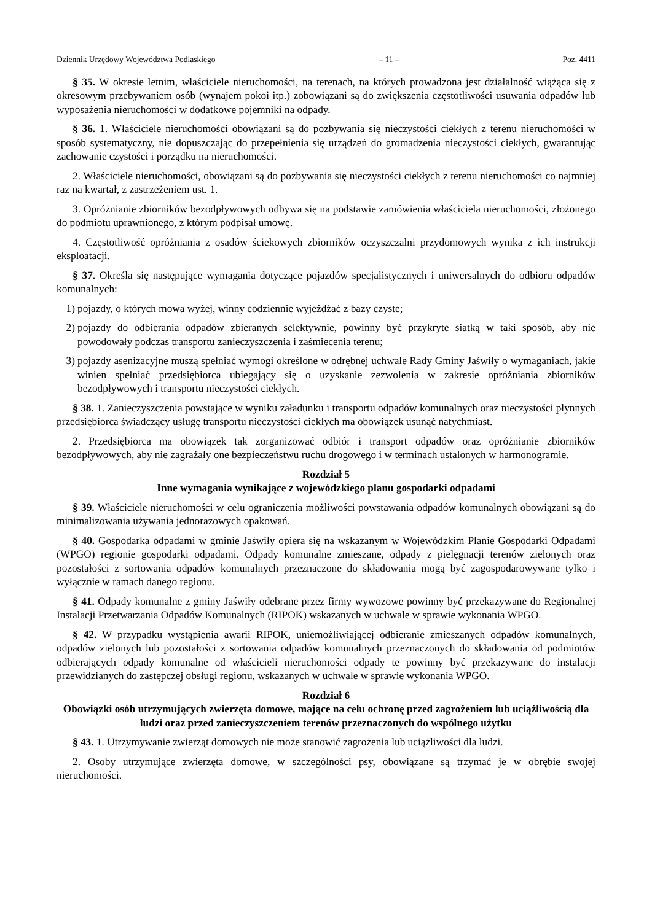Dziennik Urzędowy Województwa Podlaskiego – 11 – Poz. 4411
§ 35. W okresie letnim, właściciele nieruchomości, na terenach, na których prowadzona jest działalność wiążąca się z okresowym przebywaniem osób (wynajem pokoi itp.) zobowiązani są do zwiększenia częstotliwości usuwania odpadów lub wyposażenia nieruchomości w dodatkowe pojemniki na odpady.
§ 36. 1. Właściciele nieruchomości obowiązani są do pozbywania się nieczystości ciekłych z terenu nieruchomości w sposób systematyczny, nie dopuszczając do przepełnienia się urządzeń do gromadzenia nieczystości ciekłych, gwarantując zachowanie czystości i porządku na nieruchomości.
2. Właściciele nieruchomości, obowiązani są do pozbywania się nieczystości ciekłych z terenu nieruchomości co najmniej raz na kwartał, z zastrzeżeniem ust. 1.
3. Opróżnianie zbiorników bezodpływowych odbywa się na podstawie zamówienia właściciela nieruchomości, złożonego do podmiotu uprawnionego, z którym podpisał umowę.
4. Częstotliwość opróżniania z osadów ściekowych zbiorników oczyszczalni przydomowych wynika z ich instrukcji eksploatacji.
§ 37. Określa się następujące wymagania dotyczące pojazdów specjalistycznych i uniwersalnych do odbioru odpadów komunalnych:
1) pojazdy, o których mowa wyżej, winny codziennie wyjeżdżać z bazy czyste;
2) pojazdy do odbierania odpadów zbieranych selektywnie, powinny być przykryte siatką w taki sposób, aby nie powodowały podczas transportu zanieczyszczenia i zaśmiecenia terenu;
3) pojazdy asenizacyjne muszą spełniać wymogi określone w odrębnej uchwale Rady Gminy Jaświły o wymaganiach, jakie winien spełniać przedsiębiorca ubiegający się o uzyskanie zezwolenia w zakresie opróżniania zbiorników bezodpływowych i transportu nieczystości ciekłych.
§ 38. 1. Zanieczyszczenia powstające w wyniku załadunku i transportu odpadów komunalnych oraz nieczystości płynnych przedsiębiorca świadczący usługę transportu nieczystości ciekłych ma obowiązek usunąć natychmiast.
2. Przedsiębiorca ma obowiązek tak zorganizować odbiór i transport odpadów oraz opróżnianie zbiorników bezodpływowych, aby nie zagrażały one bezpieczeństwu ruchu drogowego i w terminach ustalonych w harmonogramie.
Rozdział 5
Inne wymagania wynikające z wojewódzkiego planu gospodarki odpadami
§ 39. Właściciele nieruchomości w celu ograniczenia możliwości powstawania odpadów komunalnych obowiązani są do minimalizowania używania jednorazowych opakowań.
§ 40. Gospodarka odpadami w gminie Jaświły opiera się na wskazanym w Wojewódzkim Planie Gospodarki Odpadami (WPGO) regionie gospodarki odpadami. Odpady komunalne zmieszane, odpady z pielęgnacji terenów zielonych oraz pozostałości z sortowania odpadów komunalnych przeznaczone do składowania mogą być zagospodarowywane tylko i wyłącznie w ramach danego regionu.
§ 41. Odpady komunalne z gminy Jaświły odebrane przez firmy wywozowe powinny być przekazywane do Regionalnej Instalacji Przetwarzania Odpadów Komunalnych (RIPOK) wskazanych w uchwale w sprawie wykonania WPGO.
§ 42. W przypadku wystąpienia awarii RIPOK, uniemożliwiającej odbieranie zmieszanych odpadów komunalnych, odpadów zielonych lub pozostałości z sortowania odpadów komunalnych przeznaczonych do składowania od podmiotów odbierających odpady komunalne od właścicieli nieruchomości odpady te powinny być przekazywane do instalacji przewidzianych do zastępczej obsługi regionu, wskazanych w uchwale w sprawie wykonania WPGO.
Rozdział 6
Obowiązki osób utrzymujących zwierzęta domowe, mające na celu ochronę przed zagrożeniem lub uciążliwością dla ludzi oraz przed zanieczyszczeniem terenów przeznaczonych do wspólnego użytku
§ 43. 1. Utrzymywanie zwierząt domowych nie może stanowić zagrożenia lub uciążliwości dla ludzi.
2. Osoby utrzymujące zwierzęta domowe, w szczególności psy, obowiązane są trzymać je w obrębie swojej nieruchomości.